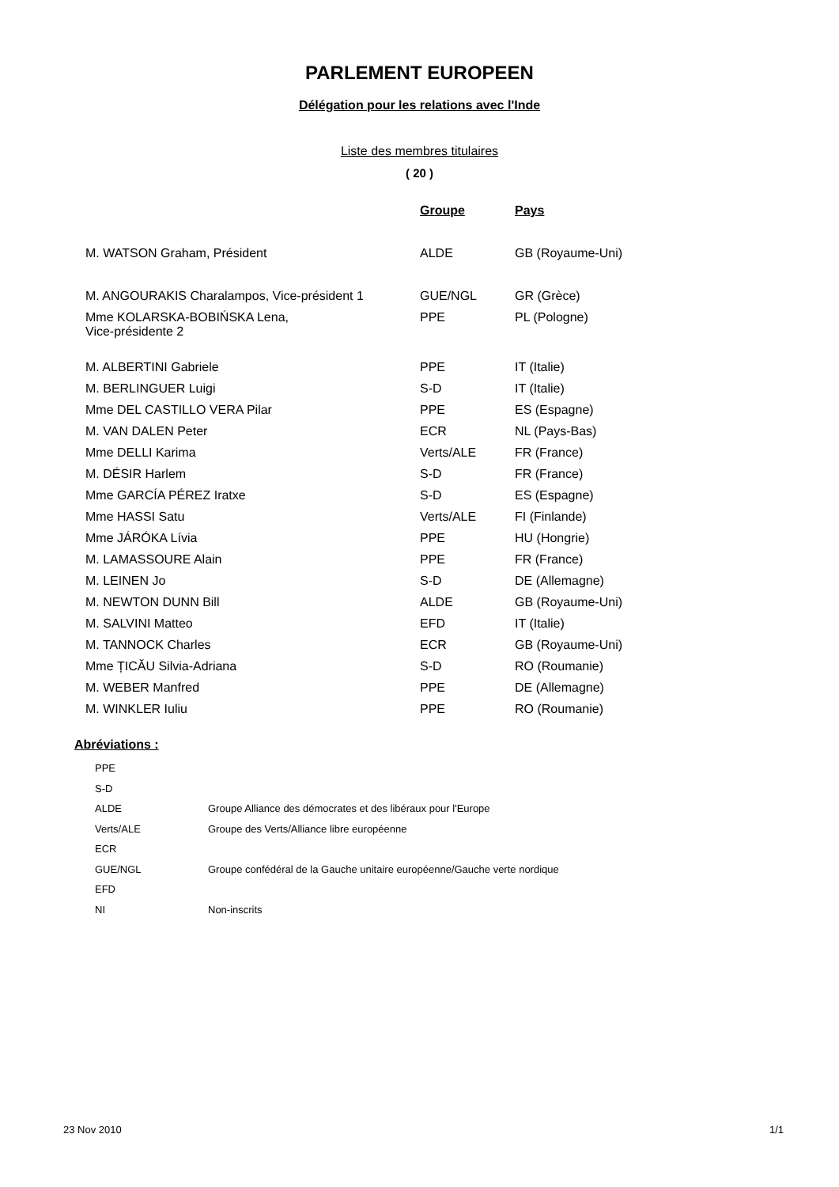PARLEMENT EUROPEEN
Délégation pour les relations avec l'Inde
Liste des membres titulaires
( 20 )
| | Groupe | Pays |
| --- | --- | --- |
| M. WATSON Graham, Président | ALDE | GB (Royaume-Uni) |
| M. ANGOURAKIS Charalampos, Vice-président 1 | GUE/NGL | GR (Grèce) |
| Mme KOLARSKA-BOBIŃSKA Lena, Vice-présidente 2 | PPE | PL (Pologne) |
| M. ALBERTINI Gabriele | PPE | IT (Italie) |
| M. BERLINGUER Luigi | S-D | IT (Italie) |
| Mme DEL CASTILLO VERA Pilar | PPE | ES (Espagne) |
| M. VAN DALEN Peter | ECR | NL (Pays-Bas) |
| Mme DELLI Karima | Verts/ALE | FR (France) |
| M. DÉSIR Harlem | S-D | FR (France) |
| Mme GARCÍA PÉREZ Iratxe | S-D | ES (Espagne) |
| Mme HASSI Satu | Verts/ALE | FI (Finlande) |
| Mme JÁRÓKA Lívia | PPE | HU (Hongrie) |
| M. LAMASSOURE Alain | PPE | FR (France) |
| M. LEINEN Jo | S-D | DE (Allemagne) |
| M. NEWTON DUNN Bill | ALDE | GB (Royaume-Uni) |
| M. SALVINI Matteo | EFD | IT (Italie) |
| M. TANNOCK Charles | ECR | GB (Royaume-Uni) |
| Mme ȚICĂU Silvia-Adriana | S-D | RO (Roumanie) |
| M. WEBER Manfred | PPE | DE (Allemagne) |
| M. WINKLER Iuliu | PPE | RO (Roumanie) |
Abréviations :
| PPE | |
| S-D | |
| ALDE | Groupe Alliance des démocrates et des libéraux pour l'Europe |
| Verts/ALE | Groupe des Verts/Alliance libre européenne |
| ECR | |
| GUE/NGL | Groupe confédéral de la Gauche unitaire européenne/Gauche verte nordique |
| EFD | |
| NI | Non-inscrits |
23 Nov 2010 1/1